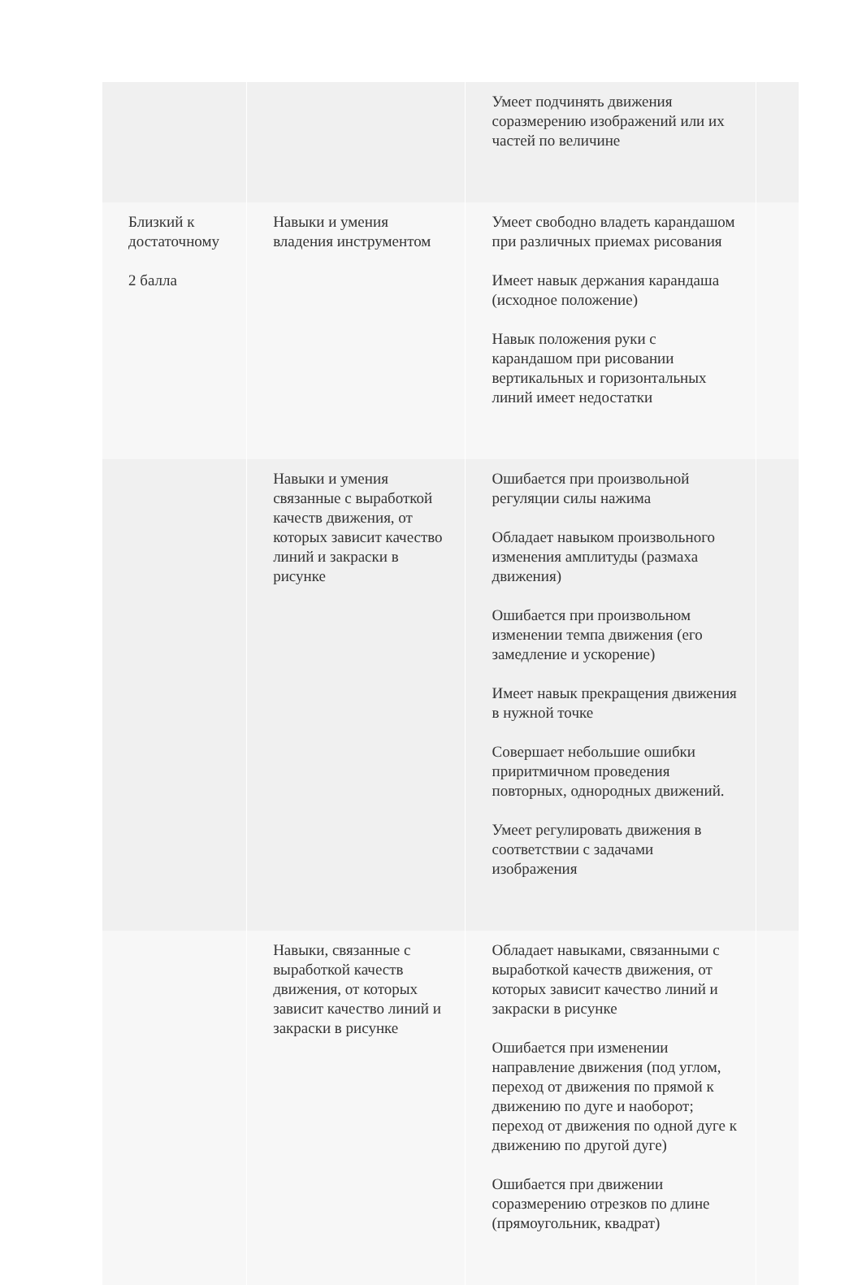| | | Умеет подчинять движения соразмерению изображений или их частей по величине | |
| Близкий к достаточному 2 балла | Навыки и умения владения инструментом | Умеет свободно владеть карандашом при различных приемах рисования Имеет навык держания карандаша (исходное положение) Навык положения руки с карандашом при рисовании вертикальных и горизонтальных линий имеет недостатки | |
| | Навыки и умения связанные с выработкой качеств движения, от которых зависит качество линий и закраски в рисунке | Ошибается при произвольной регуляции силы нажима Обладает навыком произвольного изменения амплитуды (размаха движения) Ошибается при произвольном изменении темпа движения (его замедление и ускорение) Имеет навык прекращения движения в нужной точке Совершает небольшие ошибки приритмичном проведения повторных, однородных движений. Умеет регулировать движения в соответствии с задачами изображения | |
| | Навыки, связанные с выработкой качеств движения, от которых зависит качество линий и закраски в рисунке | Обладает навыками, связанными с выработкой качеств движения, от которых зависит качество линий и закраски в рисунке Ошибается при изменении направление движения (под углом, переход от движения по прямой к движению по дуге и наоборот; переход от движения по одной дуге к движению по другой дуге) Ошибается при движении соразмерению отрезков по длине (прямоугольник, квадрат) | |